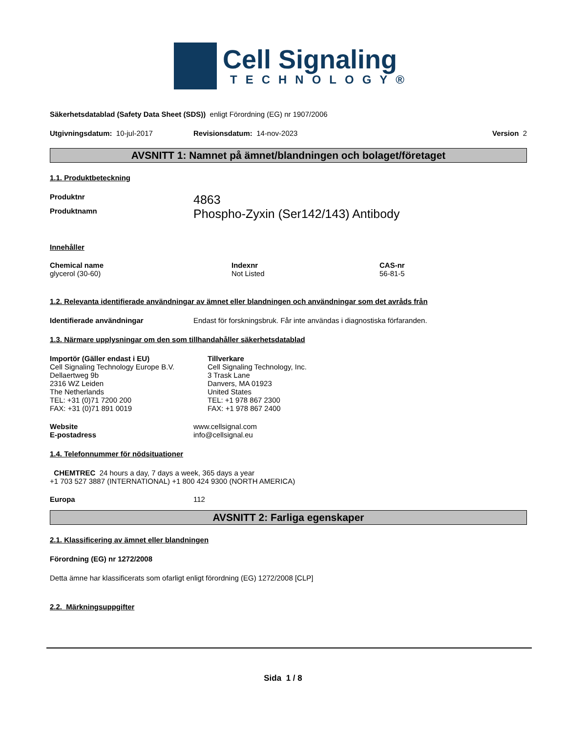Cell Signaling
TECHNOLOGY®
Säkerhetsdatablad (Safety Data Sheet (SDS)) enligt Förordning (EG) nr 1907/2006
Utgivningsdatum: 10-jul-2017 Revisionsdatum: 14-nov-2023 Version 2
AVSNITT 1: Namnet på ämnet/blandningen och bolaget/företaget
1.1. Produktbeteckning
Produktnr 4863
Produktnamn Phospho-Zyxin (Ser142/143) Antibody
Innehåller
Chemical name
glycerol (30-60)
Indexnr
Not Listed
CAS-nr
56-81-5
1.2. Relevanta identifierade användningar av ämnet eller blandningen och användningar som det avråds från
Identifierade användningar Endast för forskningsbruk. Får inte användas i diagnostiska förfaranden.
1.3. Närmare upplysningar om den som tillhandahåller säkerhetsdatablad
Importör (Gäller endast i EU)
Cell Signaling Technology Europe B.V.
Dellaertweg 9b
2316 WZ Leiden
The Netherlands
TEL: +31 (0)71 7200 200
FAX: +31 (0)71 891 0019
Tillverkare
Cell Signaling Technology, Inc.
3 Trask Lane
Danvers, MA 01923
United States
TEL: +1 978 867 2300
FAX: +1 978 867 2400
Website
E-postadress www.cellsignal.com
info@cellsignal.eu
1.4. Telefonnummer för nödsituationer
CHEMTREC 24 hours a day, 7 days a week, 365 days a year
+1 703 527 3887 (INTERNATIONAL) +1 800 424 9300 (NORTH AMERICA)
Europa 112
AVSNITT 2: Farliga egenskaper
2.1. Klassificering av ämnet eller blandningen
Förordning (EG) nr 1272/2008
Detta ämne har klassificerats som ofarligt enligt förordning (EG) 1272/2008 [CLP]
2.2. Märkningsuppgifter
Sida 1 / 8